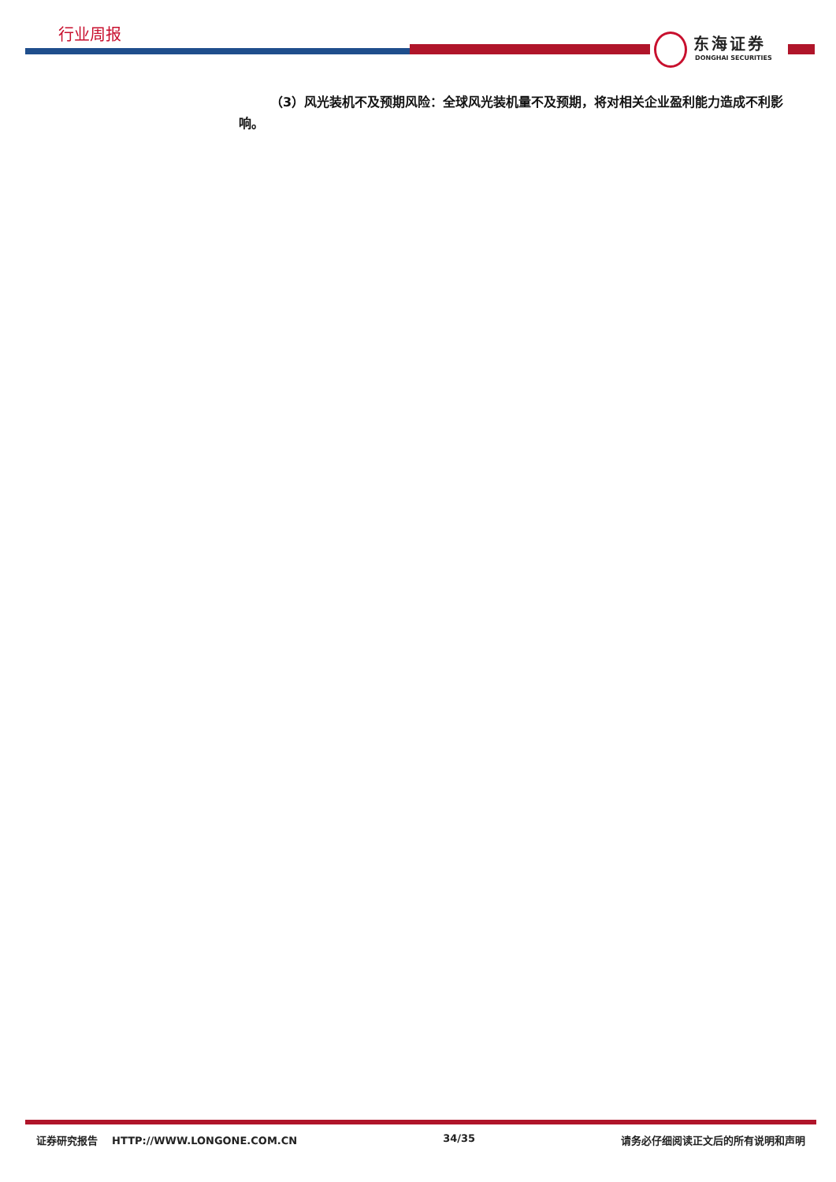行业周报
东海证券
DONGHAI SECURITIES
（3）风光装机不及预期风险：全球风光装机量不及预期，将对相关企业盈利能力造成不利影响。
证券研究报告 HTTP://WWW.LONGONE.COM.CN 34/35 请务必仔细阅读正文后的所有说明和声明